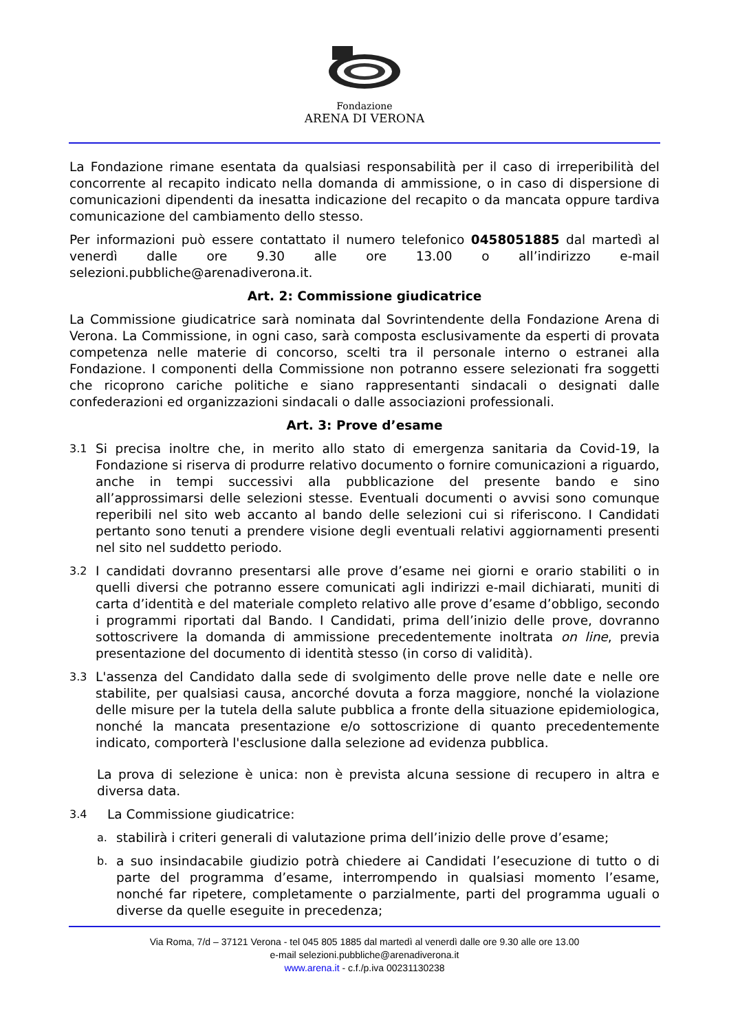Fondazione
ARENA DI VERONA
La Fondazione rimane esentata da qualsiasi responsabilità per il caso di irreperibilità del concorrente al recapito indicato nella domanda di ammissione, o in caso di dispersione di comunicazioni dipendenti da inesatta indicazione del recapito o da mancata oppure tardiva comunicazione del cambiamento dello stesso.
Per informazioni può essere contattato il numero telefonico 0458051885 dal martedì al venerdì dalle ore 9.30 alle ore 13.00 o all’indirizzo e-mail selezioni.pubbliche@arenadiverona.it.
Art. 2: Commissione giudicatrice
La Commissione giudicatrice sarà nominata dal Sovrintendente della Fondazione Arena di Verona. La Commissione, in ogni caso, sarà composta esclusivamente da esperti di provata competenza nelle materie di concorso, scelti tra il personale interno o estranei alla Fondazione. I componenti della Commissione non potranno essere selezionati fra soggetti che ricoprono cariche politiche e siano rappresentanti sindacali o designati dalle confederazioni ed organizzazioni sindacali o dalle associazioni professionali.
Art. 3: Prove d’esame
3.1 Si precisa inoltre che, in merito allo stato di emergenza sanitaria da Covid-19, la Fondazione si riserva di produrre relativo documento o fornire comunicazioni a riguardo, anche in tempi successivi alla pubblicazione del presente bando e sino all’approssimarsi delle selezioni stesse. Eventuali documenti o avvisi sono comunque reperibili nel sito web accanto al bando delle selezioni cui si riferiscono. I Candidati pertanto sono tenuti a prendere visione degli eventuali relativi aggiornamenti presenti nel sito nel suddetto periodo.
3.2 I candidati dovranno presentarsi alle prove d’esame nei giorni e orario stabiliti o in quelli diversi che potranno essere comunicati agli indirizzi e-mail dichiarati, muniti di carta d’identità e del materiale completo relativo alle prove d’esame d’obbligo, secondo i programmi riportati dal Bando. I Candidati, prima dell’inizio delle prove, dovranno sottoscrivere la domanda di ammissione precedentemente inoltrata on line, previa presentazione del documento di identità stesso (in corso di validità).
3.3 L'assenza del Candidato dalla sede di svolgimento delle prove nelle date e nelle ore stabilite, per qualsiasi causa, ancorché dovuta a forza maggiore, nonché la violazione delle misure per la tutela della salute pubblica a fronte della situazione epidemiologica, nonché la mancata presentazione e/o sottoscrizione di quanto precedentemente indicato, comporterà l'esclusione dalla selezione ad evidenza pubblica.
La prova di selezione è unica: non è prevista alcuna sessione di recupero in altra e diversa data.
3.4 La Commissione giudicatrice:
a. stabilirà i criteri generali di valutazione prima dell’inizio delle prove d’esame;
b. a suo insindacabile giudizio potrà chiedere ai Candidati l’esecuzione di tutto o di parte del programma d’esame, interrompendo in qualsiasi momento l’esame, nonché far ripetere, completamente o parzialmente, parti del programma uguali o diverse da quelle eseguite in precedenza;
Via Roma, 7/d – 37121 Verona - tel 045 805 1885 dal martedì al venerdì dalle ore 9.30 alle ore 13.00
e-mail selezioni.pubbliche@arenadiverona.it
www.arena.it - c.f./p.iva 00231130238